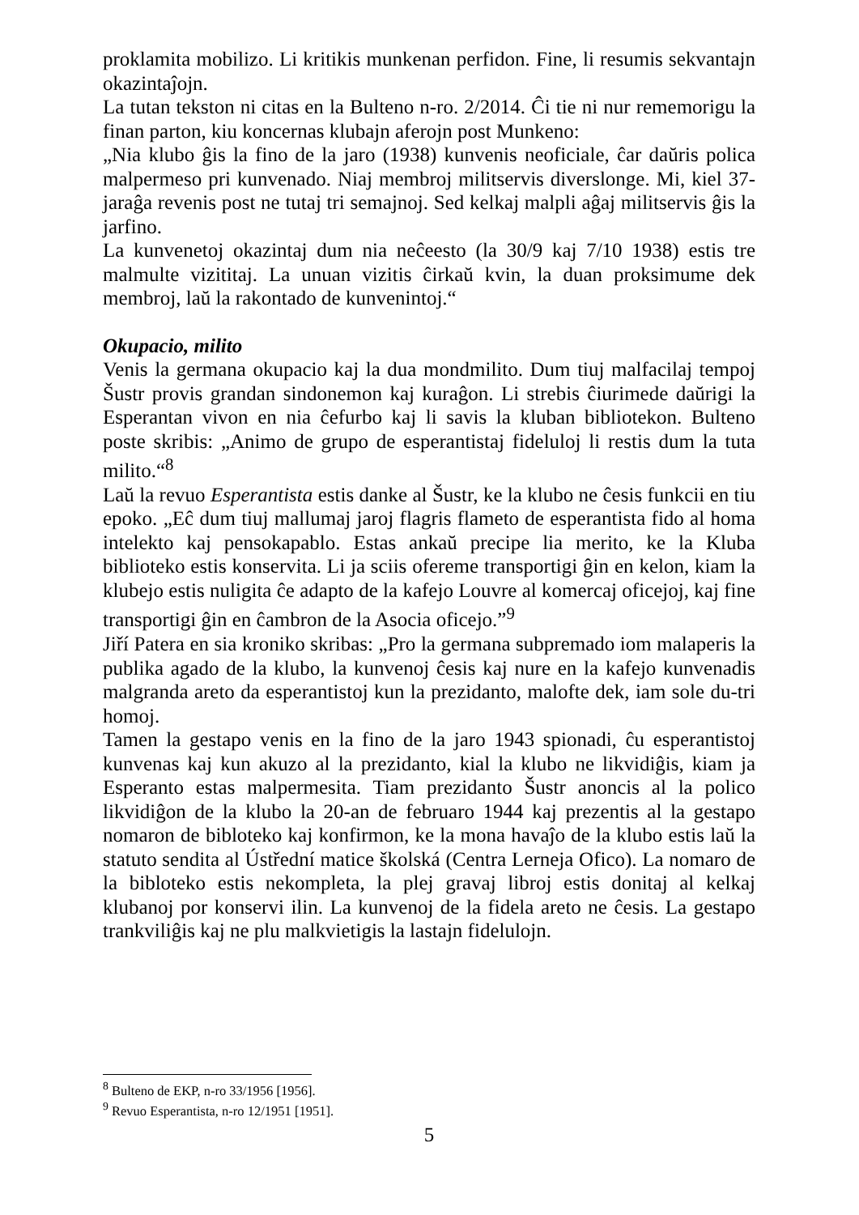proklamita mobilizo. Li kritikis munkenan perfidon. Fine, li resumis sekvantajn okazintaĵojn.
La tutan tekston ni citas en la Bulteno n-ro. 2/2014. Ĉi tie ni nur rememorigu la finan parton, kiu koncernas klubajn aferojn post Munkeno:
„Nia klubo ĝis la fino de la jaro (1938) kunvenis neoficiale, ĉar daŭris polica malpermeso pri kunvenado. Niaj membroj militservis diverslonge. Mi, kiel 37-jaraĝa revenis post ne tutaj tri semajnoj. Sed kelkaj malpli aĝaj militservis ĝis la jarfino.
La kunvenetoj okazintaj dum nia neĉeesto (la 30/9 kaj 7/10 1938) estis tre malmulte vizititaj. La unuan vizitis ĉirkaŭ kvin, la duan proksimume dek membroj, laŭ la rakontado de kunvenintoj.“
Okupacio, milito
Venis la germana okupacio kaj la dua mondmilito. Dum tiuj malfacilaj tempoj Šustr provis grandan sindonemon kaj kuraĝon. Li strebis ĉiurimede daŭrigi la Esperantan vivon en nia ĉefurbo kaj li savis la kluban bibliotekon. Bulteno poste skribis: „Animo de grupo de esperantistaj fideluloj li restis dum la tuta milito.“<sup>8</sup>
Laŭ la revuo Esperantista estis danke al Šustr, ke la klubo ne ĉesis funkcii en tiu epoko. „Eĉ dum tiuj mallumaj jaroj flagris flameto de esperantista fido al homa intelekto kaj pensokapablo. Estas ankaŭ precipe lia merito, ke la Kluba biblioteko estis konservita. Li ja sciis ofereme transportigi ĝin en kelon, kiam la klubejo estis nuligita ĉe adapto de la kafejo Louvre al komercaj oficejoj, kaj fine transportigi ĝin en ĉambron de la Asocia oficejo.”<sup>9</sup>
Jiří Patera en sia kroniko skribas: „Pro la germana subpremado iom malaperis la publika agado de la klubo, la kunvenoj ĉesis kaj nure en la kafejo kunvenadis malgranda areto da esperantistoj kun la prezidanto, malofte dek, iam sole du-tri homoj.
Tamen la gestapo venis en la fino de la jaro 1943 spionadi, ĉu esperantistoj kunvenas kaj kun akuzo al la prezidanto, kial la klubo ne likvidiĝis, kiam ja Esperanto estas malpermesita. Tiam prezidanto Šustr anoncis al la polico likvidiĝon de la klubo la 20-an de februaro 1944 kaj prezentis al la gestapo nomaron de bibloteko kaj konfirmon, ke la mona havaĵo de la klubo estis laŭ la statuto sendita al Ústřední matice školská (Centra Lerneja Ofico). La nomaro de la bibloteko estis nekompleta, la plej gravaj libroj estis donitaj al kelkaj klubanoj por konservi ilin. La kunvenoj de la fidela areto ne ĉesis. La gestapo trankviliĝis kaj ne plu malkvietigis la lastajn fidelulojn.
<sup>8</sup> Bulteno de EKP, n-ro 33/1956 [1956].
<sup>9</sup> Revuo Esperantista, n-ro 12/1951 [1951].
5